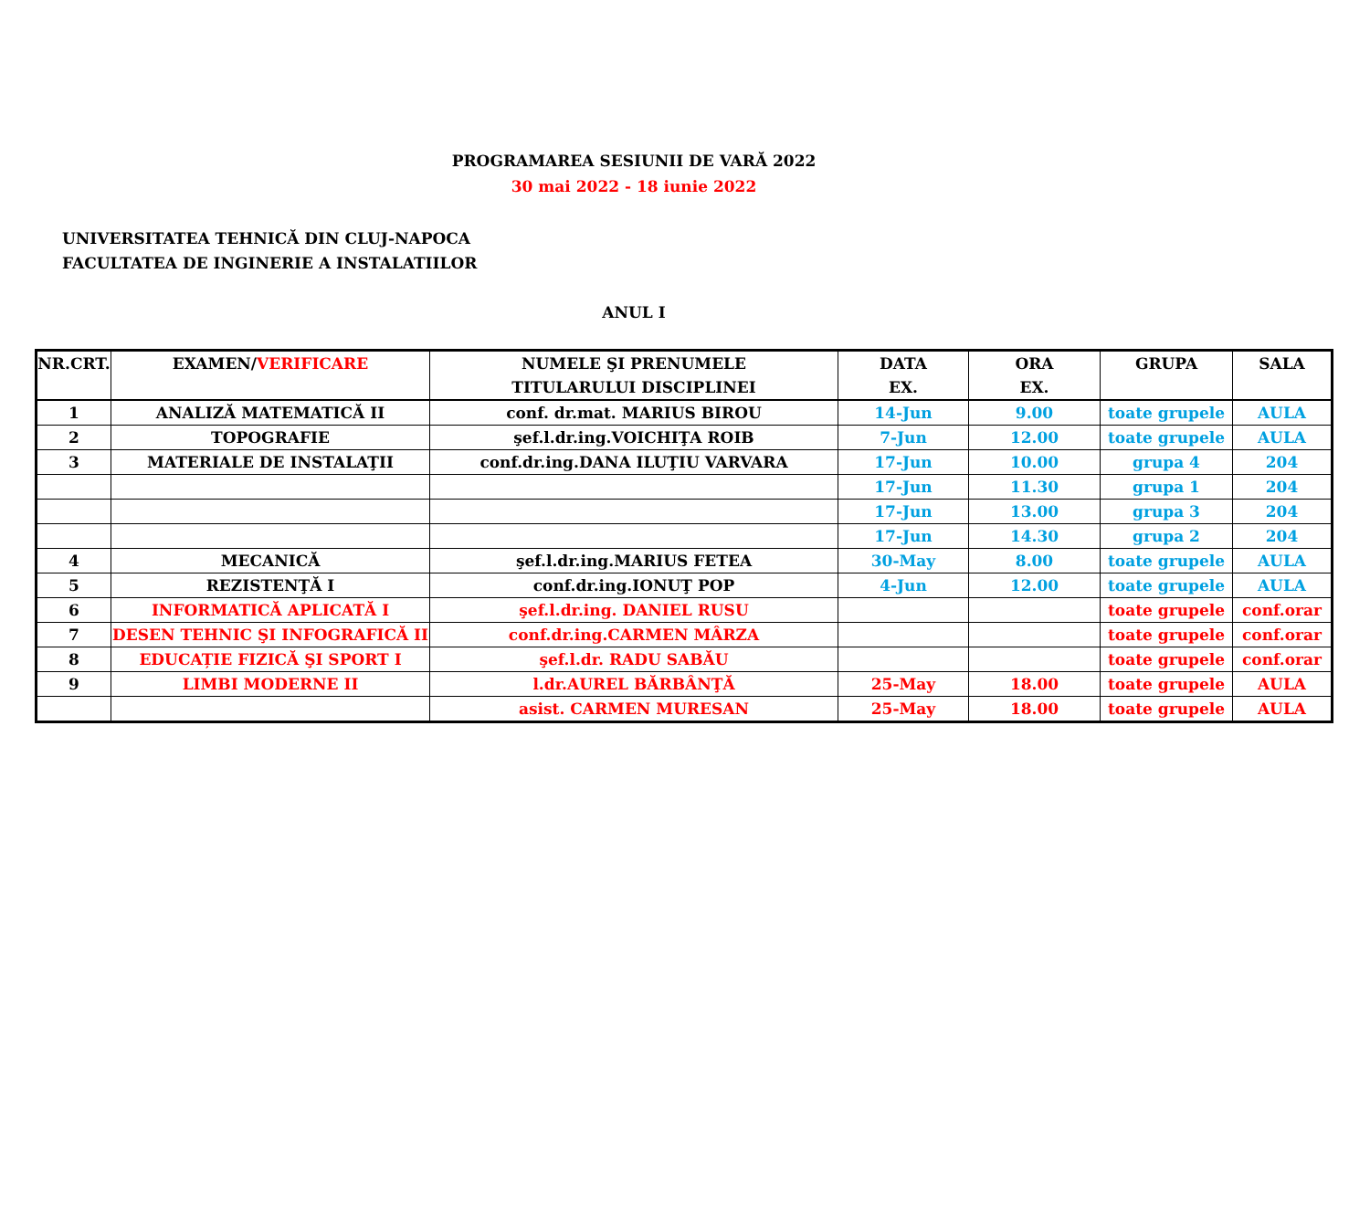PROGRAMAREA SESIUNII DE VARĂ 2022
30 mai 2022 - 18 iunie 2022
UNIVERSITATEA TEHNICĂ DIN CLUJ-NAPOCA
FACULTATEA DE INGINERIE A INSTALATIILOR
ANUL I
| NR.CRT. | EXAMEN/ VERIFICARE | NUMELE ŞI PRENUMELE TITULARULUI DISCIPLINEI | DATA EX. | ORA EX. | GRUPA | SALA |
| --- | --- | --- | --- | --- | --- | --- |
| 1 | ANALIZĂ MATEMATICĂ II | conf. dr.mat. MARIUS BIROU | 14-Jun | 9.00 | toate grupele | AULA |
| 2 | TOPOGRAFIE | şef.l.dr.ing.VOICHIŢA ROIB | 7-Jun | 12.00 | toate grupele | AULA |
| 3 | MATERIALE DE INSTALAŢII | conf.dr.ing.DANA ILUŢIU VARVARA | 17-Jun | 10.00 | grupa 4 | 204 |
| | | | 17-Jun | 11.30 | grupa 1 | 204 |
| | | | 17-Jun | 13.00 | grupa 3 | 204 |
| | | | 17-Jun | 14.30 | grupa 2 | 204 |
| 4 | MECANICĂ | şef.l.dr.ing.MARIUS FETEA | 30-May | 8.00 | toate grupele | AULA |
| 5 | REZISTENŢĂ I | conf.dr.ing.IONUŢ POP | 4-Jun | 12.00 | toate grupele | AULA |
| 6 | INFORMATICĂ APLICATĂ I | şef.l.dr.ing. DANIEL RUSU | | | toate grupele | conf.orar |
| 7 | DESEN TEHNIC ŞI INFOGRAFICĂ II | conf.dr.ing.CARMEN MÂRZA | | | toate grupele | conf.orar |
| 8 | EDUCAȚIE FIZICĂ ŞI SPORT I | şef.l.dr. RADU SABĂU | | | toate grupele | conf.orar |
| 9 | LIMBI MODERNE II | l.dr.AUREL BĂRBÂNŢĂ | 25-May | 18.00 | toate grupele | AULA |
| | | asist. CARMEN MURESAN | 25-May | 18.00 | toate grupele | AULA |